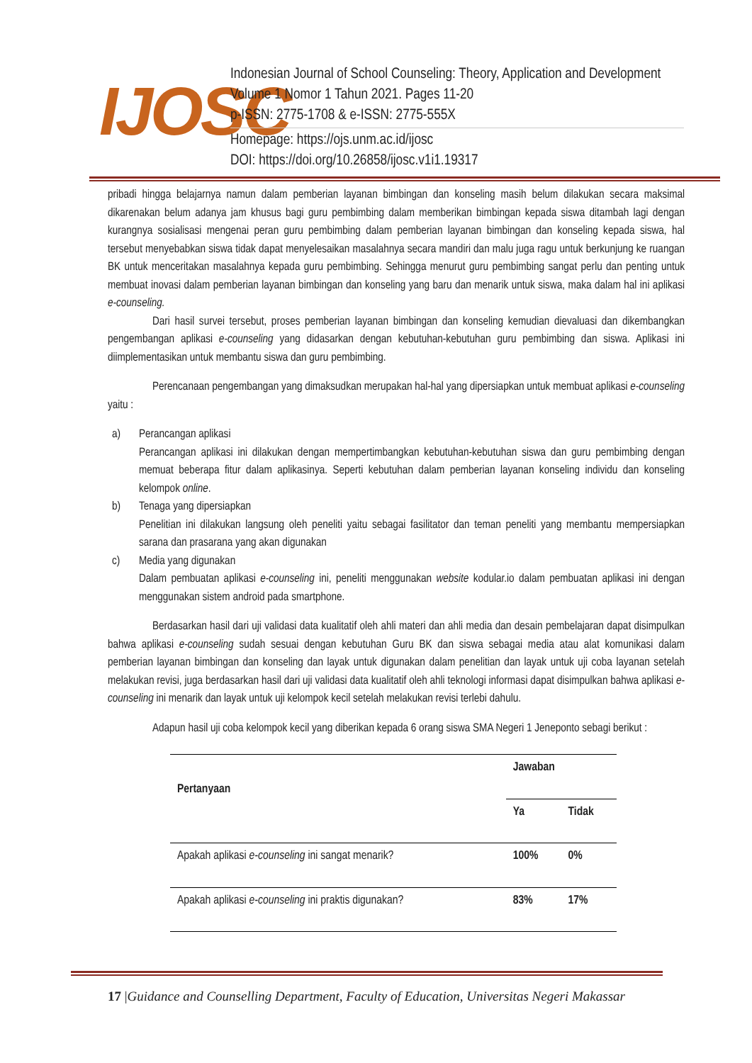IJOSC
Indonesian Journal of School Counseling: Theory, Application and Development
Volume 1 Nomor 1 Tahun 2021. Pages 11-20
p-ISSN: 2775-1708 & e-ISSN: 2775-555X
Homepage: https://ojs.unm.ac.id/ijosc
DOI: https://doi.org/10.26858/ijosc.v1i1.19317
pribadi hingga belajarnya namun dalam pemberian layanan bimbingan dan konseling masih belum dilakukan secara maksimal dikarenakan belum adanya jam khusus bagi guru pembimbing dalam memberikan bimbingan kepada siswa ditambah lagi dengan kurangnya sosialisasi mengenai peran guru pembimbing dalam pemberian layanan bimbingan dan konseling kepada siswa, hal tersebut menyebabkan siswa tidak dapat menyelesaikan masalahnya secara mandiri dan malu juga ragu untuk berkunjung ke ruangan BK untuk menceritakan masalahnya kepada guru pembimbing. Sehingga menurut guru pembimbing sangat perlu dan penting untuk membuat inovasi dalam pemberian layanan bimbingan dan konseling yang baru dan menarik untuk siswa, maka dalam hal ini aplikasi e-counseling.
Dari hasil survei tersebut, proses pemberian layanan bimbingan dan konseling kemudian dievaluasi dan dikembangkan pengembangan aplikasi e-counseling yang didasarkan dengan kebutuhan-kebutuhan guru pembimbing dan siswa. Aplikasi ini diimplementasikan untuk membantu siswa dan guru pembimbing.
Perencanaan pengembangan yang dimaksudkan merupakan hal-hal yang dipersiapkan untuk membuat aplikasi e-counseling yaitu :
a) Perancangan aplikasi
Perancangan aplikasi ini dilakukan dengan mempertimbangkan kebutuhan-kebutuhan siswa dan guru pembimbing dengan memuat beberapa fitur dalam aplikasinya. Seperti kebutuhan dalam pemberian layanan konseling individu dan konseling kelompok online.
b) Tenaga yang dipersiapkan
Penelitian ini dilakukan langsung oleh peneliti yaitu sebagai fasilitator dan teman peneliti yang membantu mempersiapkan sarana dan prasarana yang akan digunakan
c) Media yang digunakan
Dalam pembuatan aplikasi e-counseling ini, peneliti menggunakan website kodular.io dalam pembuatan aplikasi ini dengan menggunakan sistem android pada smartphone.
Berdasarkan hasil dari uji validasi data kualitatif oleh ahli materi dan ahli media dan desain pembelajaran dapat disimpulkan bahwa aplikasi e-counseling sudah sesuai dengan kebutuhan Guru BK dan siswa sebagai media atau alat komunikasi dalam pemberian layanan bimbingan dan konseling dan layak untuk digunakan dalam penelitian dan layak untuk uji coba layanan setelah melakukan revisi, juga berdasarkan hasil dari uji validasi data kualitatif oleh ahli teknologi informasi dapat disimpulkan bahwa aplikasi e-counseling ini menarik dan layak untuk uji kelompok kecil setelah melakukan revisi terlebi dahulu.
Adapun hasil uji coba kelompok kecil yang diberikan kepada 6 orang siswa SMA Negeri 1 Jeneponto sebagi berikut :
| Pertanyaan | Jawaban | |
| --- | --- | --- |
| | Ya | Tidak |
| Apakah aplikasi e-counseling ini sangat menarik? | 100% | 0% |
| Apakah aplikasi e-counseling ini praktis digunakan? | 83% | 17% |
17 |Guidance and Counselling Department, Faculty of Education, Universitas Negeri Makassar